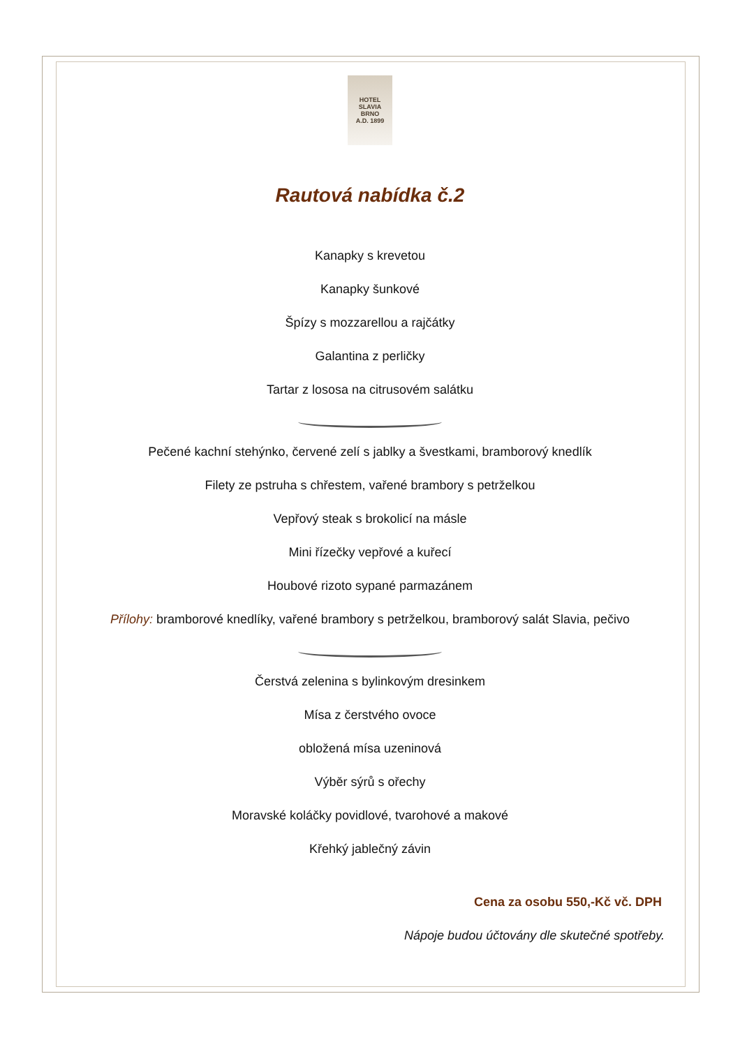HOTEL
SLAVIA
BRNO
A.D. 1899
Rautová nabídka č.2
Kanapky s krevetou
Kanapky šunkové
Špízy s mozzarellou a rajčátky
Galantina z perličky
Tartar z lososa na citrusovém salátku
Pečené kachní stehýnko, červené zelí s jablky a švestkami, bramborový knedlík
Filety ze pstruha s chřestem, vařené brambory s petrželkou
Vepřový steak s brokolicí na másle
Mini řízečky vepřové a kuřecí
Houbové rizoto sypané parmazánem
Přílohy: bramborové knedlíky, vařené brambory s petrželkou, bramborový salát Slavia, pečivo
Čerstvá zelenina s bylinkovým dresinkem
Mísa z čerstvého ovoce
obložená mísa uzeninová
Výběr sýrů s ořechy
Moravské koláčky povidlové, tvarohové a makové
Křehký jablečný závin
Cena za osobu 550,-Kč vč. DPH
Nápoje budou účtovány dle skutečné spotřeby.